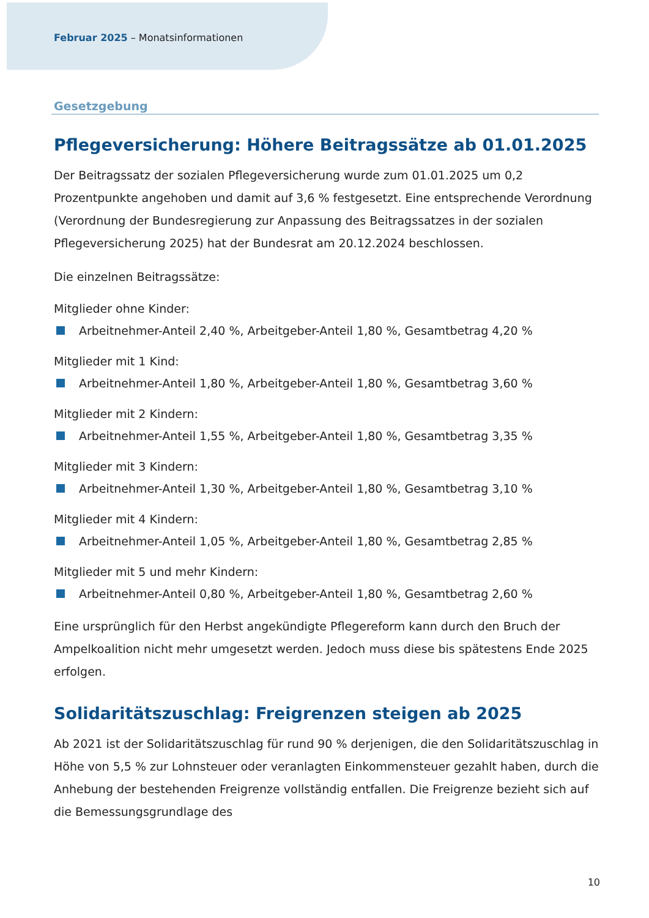Februar 2025 – Monatsinformationen
Gesetzgebung
Pflegeversicherung: Höhere Beitragssätze ab 01.01.2025
Der Beitragssatz der sozialen Pflegeversicherung wurde zum 01.01.2025 um 0,2 Prozentpunkte angehoben und damit auf 3,6 % festgesetzt. Eine entsprechende Verordnung (Verordnung der Bundesregierung zur Anpassung des Beitragssatzes in der sozialen Pflegeversicherung 2025) hat der Bundesrat am 20.12.2024 beschlossen.
Die einzelnen Beitragssätze:
Mitglieder ohne Kinder:
Arbeitnehmer-Anteil 2,40 %, Arbeitgeber-Anteil 1,80 %, Gesamtbetrag 4,20 %
Mitglieder mit 1 Kind:
Arbeitnehmer-Anteil 1,80 %, Arbeitgeber-Anteil 1,80 %, Gesamtbetrag 3,60 %
Mitglieder mit 2 Kindern:
Arbeitnehmer-Anteil 1,55 %, Arbeitgeber-Anteil 1,80 %, Gesamtbetrag 3,35 %
Mitglieder mit 3 Kindern:
Arbeitnehmer-Anteil 1,30 %, Arbeitgeber-Anteil 1,80 %, Gesamtbetrag 3,10 %
Mitglieder mit 4 Kindern:
Arbeitnehmer-Anteil 1,05 %, Arbeitgeber-Anteil 1,80 %, Gesamtbetrag 2,85 %
Mitglieder mit 5 und mehr Kindern:
Arbeitnehmer-Anteil 0,80 %, Arbeitgeber-Anteil 1,80 %, Gesamtbetrag 2,60 %
Eine ursprünglich für den Herbst angekündigte Pflegereform kann durch den Bruch der Ampelkoalition nicht mehr umgesetzt werden. Jedoch muss diese bis spätestens Ende 2025 erfolgen.
Solidaritätszuschlag: Freigrenzen steigen ab 2025
Ab 2021 ist der Solidaritätszuschlag für rund 90 % derjenigen, die den Solidaritätszuschlag in Höhe von 5,5 % zur Lohnsteuer oder veranlagten Einkommensteuer gezahlt haben, durch die Anhebung der bestehenden Freigrenze vollständig entfallen. Die Freigrenze bezieht sich auf die Bemessungsgrundlage des
10